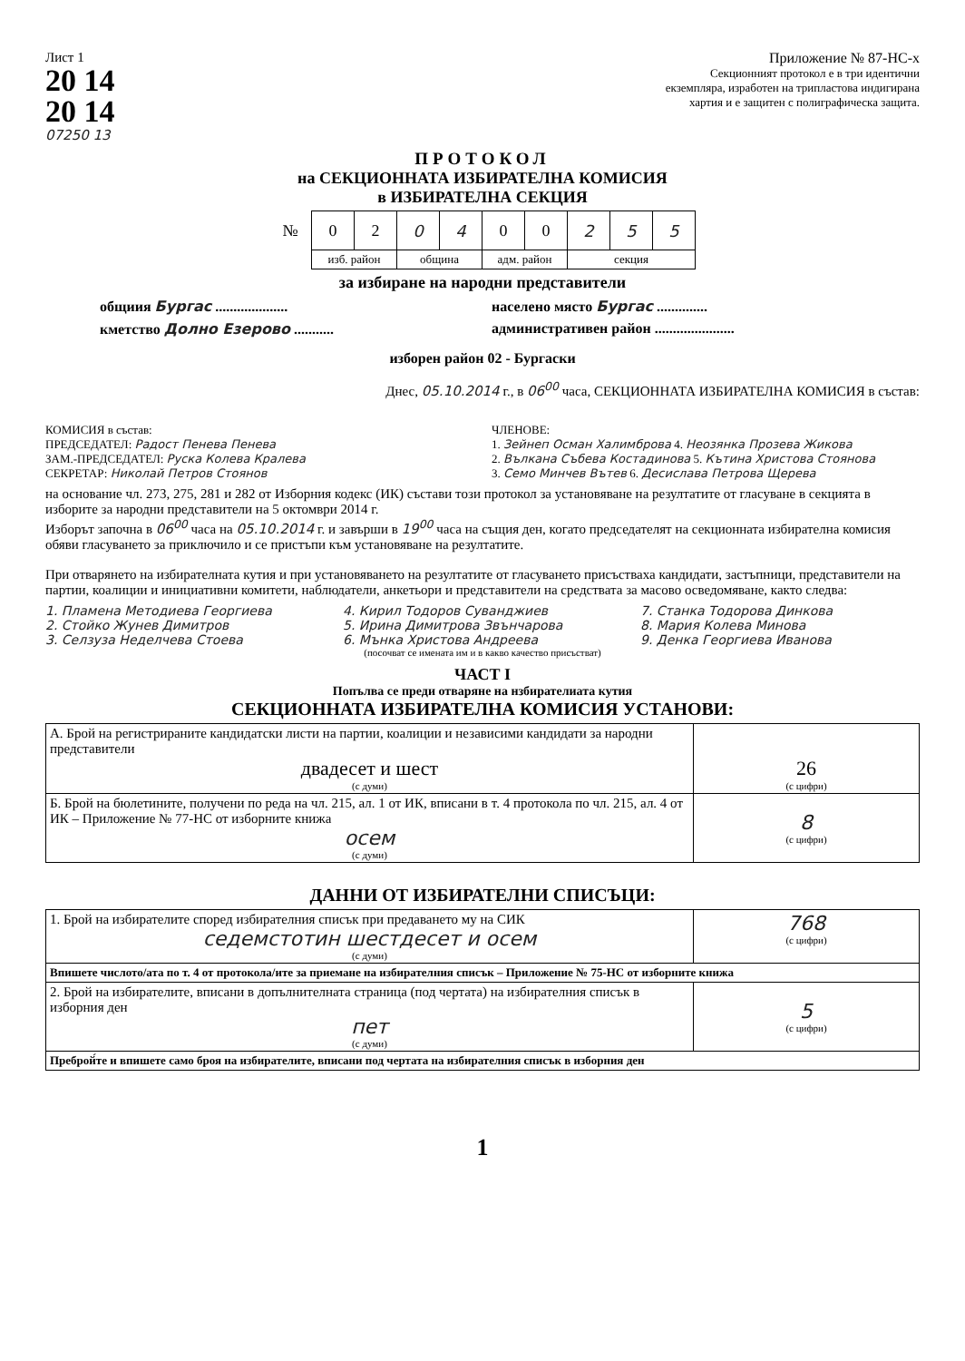Лист 1
20 14
20 14
Приложение № 87-НС-х
Секционният протокол е в три идентични
екземпляра, изработен на трипластова индигирана
хартия и е защитен с полиграфическа защита.
07250 13
ПРОТОКОЛ
на СЕКЦИОННАТА ИЗБИРАТЕЛНА КОМИСИЯ
в ИЗБИРАТЕЛНА СЕКЦИЯ
| № | 0 | 2 | 0 | 4 | 0 | 0 | 2 | 5 | 5 |
| | изб. район | | община | | адм. район | | секция | | |
за избиране на народни представители
общиия Бургас ....................
населено място Бургас ..............
кметство Долно Езерово ...........
административен район ......................
изборен район 02 - Бургаски
Днес, 05.10.2014 г., в 06<sup>00</sup> часа, СЕКЦИОННАТА ИЗБИРАТЕЛНА КОМИСИЯ в състав:
КОМИСИЯ в състав:
ПРЕДСЕДАТЕЛ: Радост Пенева Пенева
ЗАМ.-ПРЕДСЕДАТЕЛ: Руска Колева Кралева
СЕКРЕТАР: Николай Петров Стоянов
ЧЛЕНОВЕ:
1. Зейнеп Осман Халимброва 4. Неозянка Прозева Жикова
2. Вълкана Събева Костадинова 5. Кътина Христова Стоянова
3. Семо Минчев Вътев 6. Десислава Петрова Щерева
на основание чл. 273, 275, 281 и 282 от Изборния кодекс (ИК) състави този протокол за установяване на резултатите от гласуване в секцията в изборите за народни представители на 5 октомври 2014 г.
Изборът започна в 06<sup>00</sup> часа на 05.10.2014 г. и завърши в 19<sup>00</sup> часа на същия ден, когато председателят на секционната избирателна комисия обяви гласуването за приключило и се пристъпи към установяване на резултатите.
При отварянето на избирателната кутия и при установяването на резултатите от гласуването присъстваха кандидати, застъпници, представители на партии, коалиции и инициативни комитети, наблюдатели, анкетьори и представители на средствата за масово осведомяване, както следва:
1. Пламена Методиева Георгиева
2. Стойко Жунев Димитров
3. Селзуза Неделчева Стоева
4. Кирил Тодоров Суванджиев
5. Ирина Димитрова Звънчарова
6. Мънка Христова Андреева
7. Станка Тодорова Динкова
8. Мария Колева Минова
9. Денка Георгиева Иванова
(посочват се имената им и в какво качество присъстват)
ЧАСТ I
Попълва се преди отваряне на нзбирателиата кутия
СЕКЦИОННАТА ИЗБИРАТЕЛНА КОМИСИЯ УСТАНОВИ:
| А. Брой на регистрираните кандидатски листи на партии, коалиции и независими кандидати за народни представители двадесет и шест (с думи) | 26 (с цифри) |
| Б. Брой на бюлетините, получени по реда на чл. 215, ал. 1 от ИК, вписани в т. 4 протокола по чл. 215, ал. 4 от ИК – Приложение № 77-НС от изборните книжа осем (с думи) | 8 (с цифри) |
ДАННИ ОТ ИЗБИРАТЕЛНИ СПИСЪЦИ:
| 1. Брой на избирателите според избирателния списък при предаването му на СИК седемстотин шестдесет и осем (с думи) | 768 (с цифри) |
| Впишете числото/ата по т. 4 от протокола/ите за приемане на избирателния списък – Приложение № 75-НС от изборните книжа | |
| 2. Брой на избирателите, вписани в допълнителната страница (под чертата) на избирателния списък в изборния ден пет (с думи) | 5 (с цифри) |
| Преброй́те и впишете само броя на избирателите, вписани под чертата на избирателния списък в изборния ден | |
1